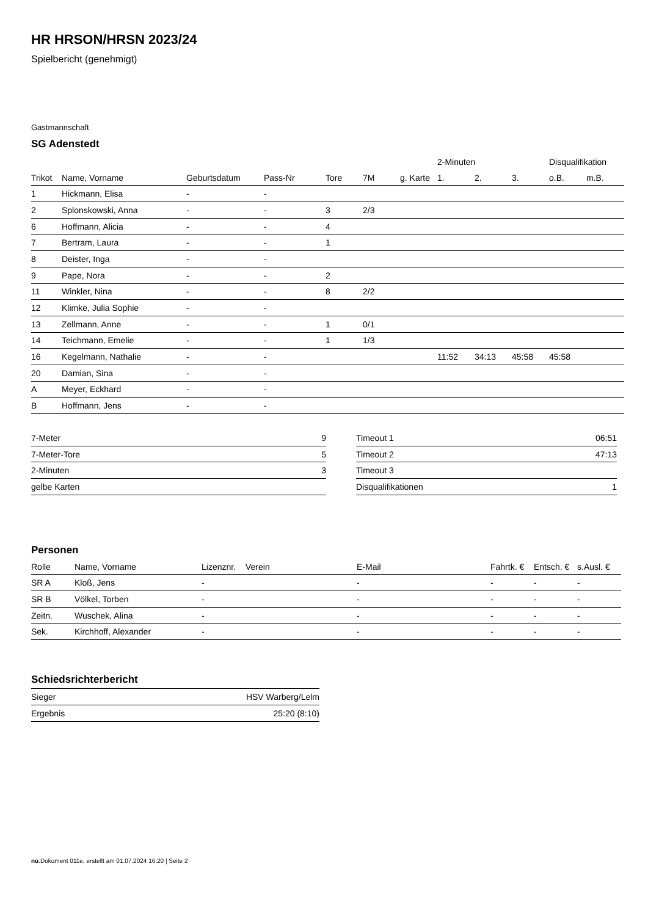HR HRSON/HRSN 2023/24
Spielbericht (genehmigt)
Gastmannschaft
SG Adenstedt
| | | | | | | | 2-Minuten | | | Disqualifikation | |
| Trikot | Name, Vorname | Geburtsdatum | Pass-Nr | Tore | 7M | g. Karte | 1. | 2. | 3. | o.B. | m.B. |
| 1 | Hickmann, Elisa | - | - | | | | | | | | |
| 2 | Splonskowski, Anna | - | - | 3 | 2/3 | | | | | | |
| 6 | Hoffmann, Alicia | - | - | 4 | | | | | | | |
| 7 | Bertram, Laura | - | - | 1 | | | | | | | |
| 8 | Deister, Inga | - | - | | | | | | | | |
| 9 | Pape, Nora | - | - | 2 | | | | | | | |
| 11 | Winkler, Nina | - | - | 8 | 2/2 | | | | | | |
| 12 | Klimke, Julia Sophie | - | - | | | | | | | | |
| 13 | Zellmann, Anne | - | - | 1 | 0/1 | | | | | | |
| 14 | Teichmann, Emelie | - | - | 1 | 1/3 | | | | | | |
| 16 | Kegelmann, Nathalie | - | - | | | | 11:52 | 34:13 | 45:58 | 45:58 | |
| 20 | Damian, Sina | - | - | | | | | | | | |
| A | Meyer, Eckhard | - | - | | | | | | | | |
| B | Hoffmann, Jens | - | - | | | | | | | | |
| 7-Meter | 9 |
| 7-Meter-Tore | 5 |
| 2-Minuten | 3 |
| gelbe Karten | |
| Timeout 1 | 06:51 |
| Timeout 2 | 47:13 |
| Timeout 3 | |
| Disqualifikationen | 1 |
Personen
| Rolle | Name, Vorname | Lizenznr. | Verein | E-Mail | Fahrtk. € | Entsch. € | s.Ausl. € |
| --- | --- | --- | --- | --- | --- | --- | --- |
| SR A | Kloß, Jens | - | | - | - | - | - |
| SR B | Völkel, Torben | - | | - | - | - | - |
| Zeitn. | Wuschek, Alina | - | | - | - | - | - |
| Sek. | Kirchhoff, Alexander | - | | - | - | - | - |
Schiedsrichterbericht
| Sieger | HSV Warberg/Lelm |
| Ergebnis | 25:20 (8:10) |
nu.Dokument 011e, erstellt am 01.07.2024 16:20 | Seite 2